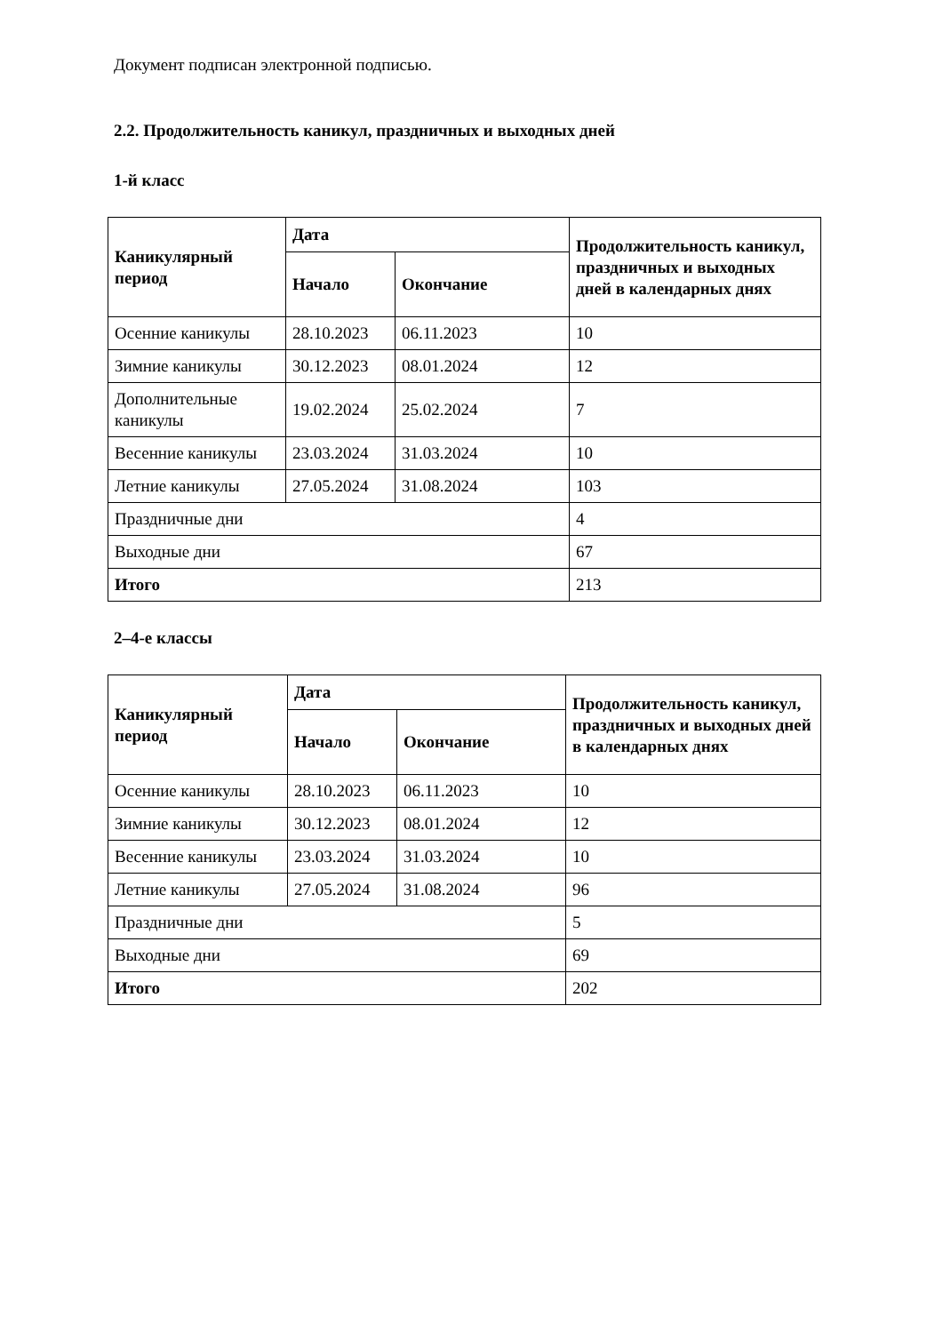Документ подписан электронной подписью.
2.2. Продолжительность каникул, праздничных и выходных дней
1-й класс
| Каникулярный период | Дата | | Продолжительность каникул, праздничных и выходных дней в календарных днях |
| --- | --- | --- | --- |
| | Начало | Окончание | |
| Осенние каникулы | 28.10.2023 | 06.11.2023 | 10 |
| Зимние каникулы | 30.12.2023 | 08.01.2024 | 12 |
| Дополнительные каникулы | 19.02.2024 | 25.02.2024 | 7 |
| Весенние каникулы | 23.03.2024 | 31.03.2024 | 10 |
| Летние каникулы | 27.05.2024 | 31.08.2024 | 103 |
| Праздничные дни | | | 4 |
| Выходные дни | | | 67 |
| Итого | | | 213 |
2–4-е классы
| Каникулярный период | Дата | | Продолжительность каникул, праздничных и выходных дней в календарных днях |
| --- | --- | --- | --- |
| | Начало | Окончание | |
| Осенние каникулы | 28.10.2023 | 06.11.2023 | 10 |
| Зимние каникулы | 30.12.2023 | 08.01.2024 | 12 |
| Весенние каникулы | 23.03.2024 | 31.03.2024 | 10 |
| Летние каникулы | 27.05.2024 | 31.08.2024 | 96 |
| Праздничные дни | | | 5 |
| Выходные дни | | | 69 |
| Итого | | | 202 |